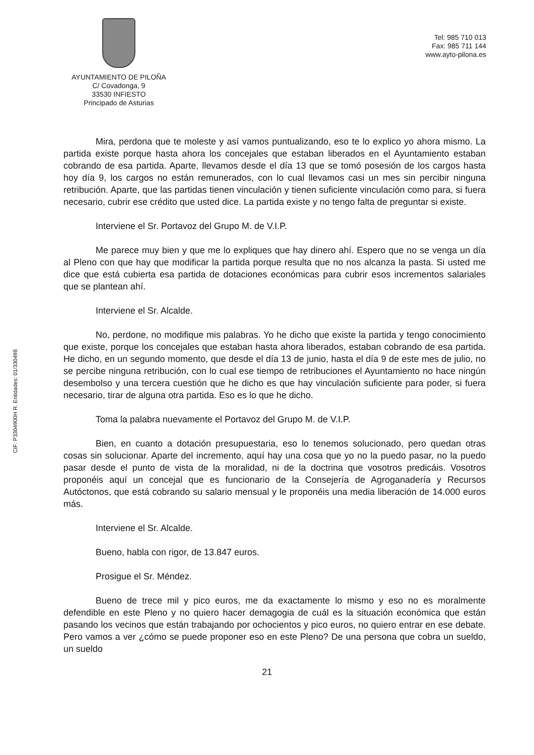AYUNTAMIENTO DE PILOÑA
C/ Covadonga, 9
33530 INFIESTO
Principado de Asturias
Tel: 985 710 013
Fax: 985 711 144
www.ayto-pilona.es
CIF: P3304900H R. Entidades: 01/330498
Mira, perdona que te moleste y así vamos puntualizando, eso te lo explico yo ahora mismo. La partida existe porque hasta ahora los concejales que estaban liberados en el Ayuntamiento estaban cobrando de esa partida. Aparte, llevamos desde el día 13 que se tomó posesión de los cargos hasta hoy día 9, los cargos no están remunerados, con lo cual llevamos casi un mes sin percibir ninguna retribución. Aparte, que las partidas tienen vinculación y tienen suficiente vinculación como para, si fuera necesario, cubrir ese crédito que usted dice. La partida existe y no tengo falta de preguntar si existe.
Interviene el Sr. Portavoz del Grupo M. de V.I.P.
Me parece muy bien y que me lo expliques que hay dinero ahí. Espero que no se venga un día al Pleno con que hay que modificar la partida porque resulta que no nos alcanza la pasta. Si usted me dice que está cubierta esa partida de dotaciones económicas para cubrir esos incrementos salariales que se plantean ahí.
Interviene el Sr. Alcalde.
No, perdone, no modifique mis palabras. Yo he dicho que existe la partida y tengo conocimiento que existe, porque los concejales que estaban hasta ahora liberados, estaban cobrando de esa partida. He dicho, en un segundo momento, que desde el día 13 de junio, hasta el día 9 de este mes de julio, no se percibe ninguna retribución, con lo cual ese tiempo de retribuciones el Ayuntamiento no hace ningún desembolso y una tercera cuestión que he dicho es que hay vinculación suficiente para poder, si fuera necesario, tirar de alguna otra partida. Eso es lo que he dicho.
Toma la palabra nuevamente el Portavoz del Grupo M. de V.I.P.
Bien, en cuanto a dotación presupuestaria, eso lo tenemos solucionado, pero quedan otras cosas sin solucionar. Aparte del incremento, aquí hay una cosa que yo no la puedo pasar, no la puedo pasar desde el punto de vista de la moralidad, ni de la doctrina que vosotros predicáis. Vosotros proponéis aquí un concejal que es funcionario de la Consejería de Agroganadería y Recursos Autóctonos, que está cobrando su salario mensual y le proponéis una media liberación de 14.000 euros más.
Interviene el Sr. Alcalde.
Bueno, habla con rigor, de 13.847 euros.
Prosigue el Sr. Méndez.
Bueno de trece mil y pico euros, me da exactamente lo mismo y eso no es moralmente defendible en este Pleno y no quiero hacer demagogia de cuál es la situación económica que están pasando los vecinos que están trabajando por ochocientos y pico euros, no quiero entrar en ese debate. Pero vamos a ver ¿cómo se puede proponer eso en este Pleno? De una persona que cobra un sueldo, un sueldo
21